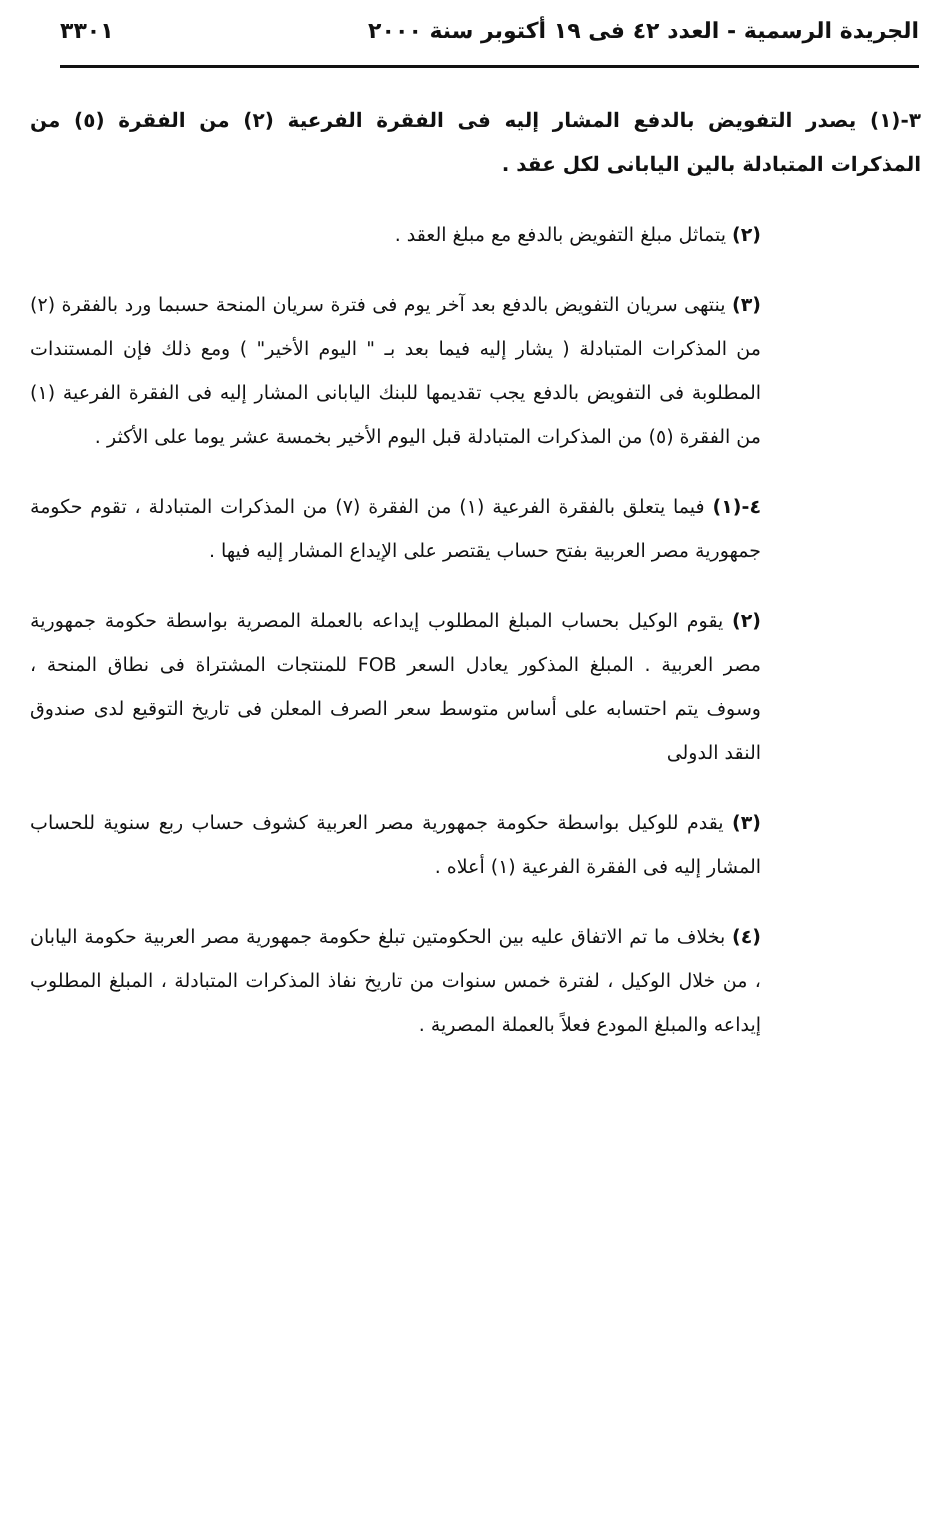الجريدة الرسمية - العدد ٤٢ فى ١٩ أكتوبر سنة ٢٠٠٠ ٣٣٠١
٣-(١) يصدر التفويض بالدفع المشار إليه فى الفقرة الفرعية (٢) من الفقرة (٥) من المذكرات المتبادلة بالين اليابانى لكل عقد .
(٢) يتماثل مبلغ التفويض بالدفع مع مبلغ العقد .
(٣) ينتهى سريان التفويض بالدفع بعد آخر يوم فى فترة سريان المنحة حسبما ورد بالفقرة (٢) من المذكرات المتبادلة ( يشار إليه فيما بعد بـ " اليوم الأخير" ) ومع ذلك فإن المستندات المطلوبة فى التفويض بالدفع يجب تقديمها للبنك اليابانى المشار إليه فى الفقرة الفرعية (١) من الفقرة (٥) من المذكرات المتبادلة قبل اليوم الأخير بخمسة عشر يوما على الأكثر .
٤-(١) فيما يتعلق بالفقرة الفرعية (١) من الفقرة (٧) من المذكرات المتبادلة ، تقوم حكومة جمهورية مصر العربية بفتح حساب يقتصر على الإيداع المشار إليه فيها .
(٢) يقوم الوكيل بحساب المبلغ المطلوب إيداعه بالعملة المصرية بواسطة حكومة جمهورية مصر العربية . المبلغ المذكور يعادل السعر FOB للمنتجات المشتراة فى نطاق المنحة ، وسوف يتم احتسابه على أساس متوسط سعر الصرف المعلن فى تاريخ التوقيع لدى صندوق النقد الدولى
(٣) يقدم للوكيل بواسطة حكومة جمهورية مصر العربية كشوف حساب ربع سنوية للحساب المشار إليه فى الفقرة الفرعية (١) أعلاه .
(٤) بخلاف ما تم الاتفاق عليه بين الحكومتين تبلغ حكومة جمهورية مصر العربية حكومة اليابان ، من خلال الوكيل ، لفترة خمس سنوات من تاريخ نفاذ المذكرات المتبادلة ، المبلغ المطلوب إيداعه والمبلغ المودع فعلاً بالعملة المصرية .